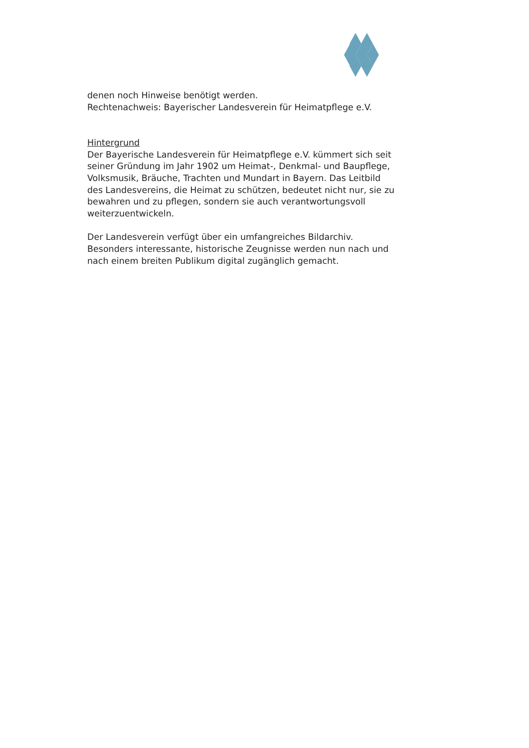denen noch Hinweise benötigt werden.
Rechtenachweis: Bayerischer Landesverein für Heimatpflege e.V.
Hintergrund
Der Bayerische Landesverein für Heimatpflege e.V. kümmert sich seit seiner Gründung im Jahr 1902 um Heimat-, Denkmal- und Baupflege, Volksmusik, Bräuche, Trachten und Mundart in Bayern. Das Leitbild des Landesvereins, die Heimat zu schützen, bedeutet nicht nur, sie zu bewahren und zu pflegen, sondern sie auch verantwortungsvoll weiterzuentwickeln.
Der Landesverein verfügt über ein umfangreiches Bildarchiv. Besonders interessante, historische Zeugnisse werden nun nach und nach einem breiten Publikum digital zugänglich gemacht.